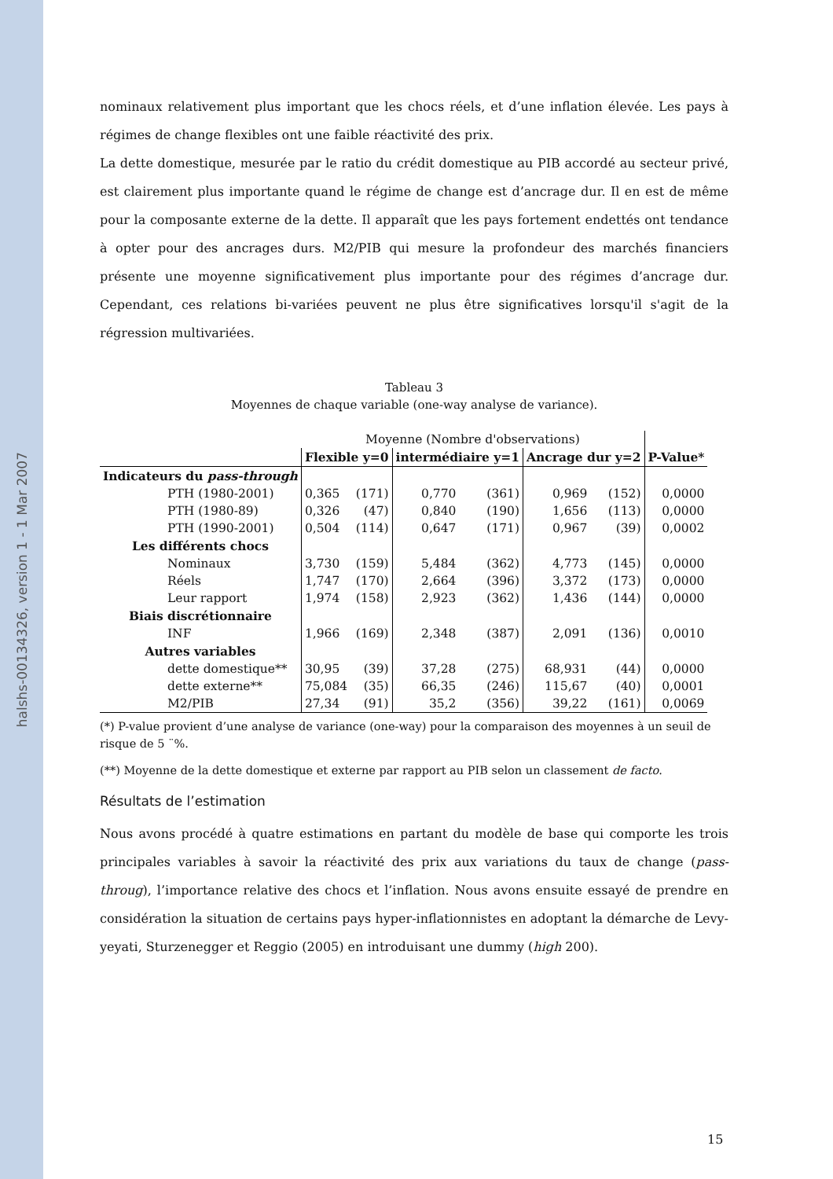halshs-00134326, version 1 - 1 Mar 2007
nominaux relativement plus important que les chocs réels, et d’une inflation élevée. Les pays à régimes de change flexibles ont une faible réactivité des prix.
La dette domestique, mesurée par le ratio du crédit domestique au PIB accordé au secteur privé, est clairement plus importante quand le régime de change est d’ancrage dur. Il en est de même pour la composante externe de la dette. Il apparaît que les pays fortement endettés ont tendance à opter pour des ancrages durs. M2/PIB qui mesure la profondeur des marchés financiers présente une moyenne significativement plus importante pour des régimes d’ancrage dur. Cependant, ces relations bi-variées peuvent ne plus être significatives lorsqu'il s'agit de la régression multivariées.
Tableau 3
Moyennes de chaque variable (one-way analyse de variance).
| | Moyenne (Nombre d'observations) | | | | | | |
| | Flexible y=0 | | intermédiaire y=1 | | Ancrage dur y=2 | | P-Value* |
| Indicateurs du pass-through | | | | | | | |
| PTH (1980-2001) | 0,365 | (171) | 0,770 | (361) | 0,969 | (152) | 0,0000 |
| PTH (1980-89) | 0,326 | (47) | 0,840 | (190) | 1,656 | (113) | 0,0000 |
| PTH (1990-2001) | 0,504 | (114) | 0,647 | (171) | 0,967 | (39) | 0,0002 |
| Les différents chocs | | | | | | | |
| Nominaux | 3,730 | (159) | 5,484 | (362) | 4,773 | (145) | 0,0000 |
| Réels | 1,747 | (170) | 2,664 | (396) | 3,372 | (173) | 0,0000 |
| Leur rapport | 1,974 | (158) | 2,923 | (362) | 1,436 | (144) | 0,0000 |
| Biais discrétionnaire | | | | | | | |
| INF | 1,966 | (169) | 2,348 | (387) | 2,091 | (136) | 0,0010 |
| Autres variables | | | | | | | |
| dette domestique** | 30,95 | (39) | 37,28 | (275) | 68,931 | (44) | 0,0000 |
| dette externe** | 75,084 | (35) | 66,35 | (246) | 115,67 | (40) | 0,0001 |
| M2/PIB | 27,34 | (91) | 35,2 | (356) | 39,22 | (161) | 0,0069 |
(*) P-value provient d’une analyse de variance (one-way) pour la comparaison des moyennes à un seuil de risque de 5 ¨%.
(**) Moyenne de la dette domestique et externe par rapport au PIB selon un classement de facto.
Résultats de l’estimation
Nous avons procédé à quatre estimations en partant du modèle de base qui comporte les trois principales variables à savoir la réactivité des prix aux variations du taux de change (pass-throug), l’importance relative des chocs et l’inflation. Nous avons ensuite essayé de prendre en considération la situation de certains pays hyper-inflationnistes en adoptant la démarche de Levy-yeyati, Sturzenegger et Reggio (2005) en introduisant une dummy (high 200).
15